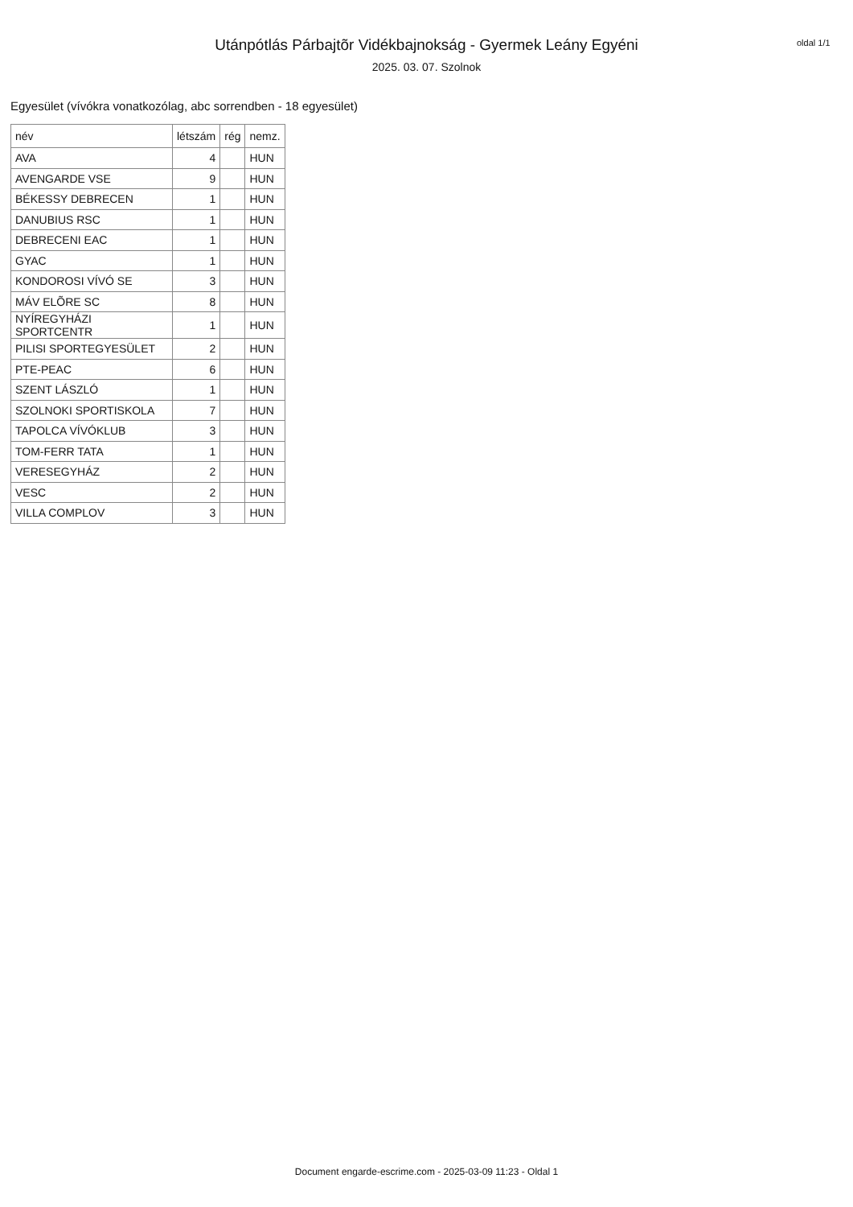Utánpótlás Párbajtõr Vidékbajnokság - Gyermek Leány Egyéni
2025. 03. 07. Szolnok
oldal 1/1
Egyesület (vívókra vonatkozólag, abc sorrendben - 18 egyesület)
| név | létszám | rég | nemz. |
| --- | --- | --- | --- |
| AVA | 4 | | HUN |
| AVENGARDE VSE | 9 | | HUN |
| BÉKESSY DEBRECEN | 1 | | HUN |
| DANUBIUS RSC | 1 | | HUN |
| DEBRECENI EAC | 1 | | HUN |
| GYAC | 1 | | HUN |
| KONDOROSI VÍVÓ SE | 3 | | HUN |
| MÁV ELÕRE SC | 8 | | HUN |
| NYÍREGYHÁZI SPORTCENTR | 1 | | HUN |
| PILISI SPORTEGYESÜLET | 2 | | HUN |
| PTE-PEAC | 6 | | HUN |
| SZENT LÁSZLÓ | 1 | | HUN |
| SZOLNOKI SPORTISKOLA | 7 | | HUN |
| TAPOLCA VÍVÓKLUB | 3 | | HUN |
| TOM-FERR TATA | 1 | | HUN |
| VERESEGYHÁZ | 2 | | HUN |
| VESC | 2 | | HUN |
| VILLA COMPLOV | 3 | | HUN |
Document engarde-escrime.com - 2025-03-09 11:23 - Oldal 1